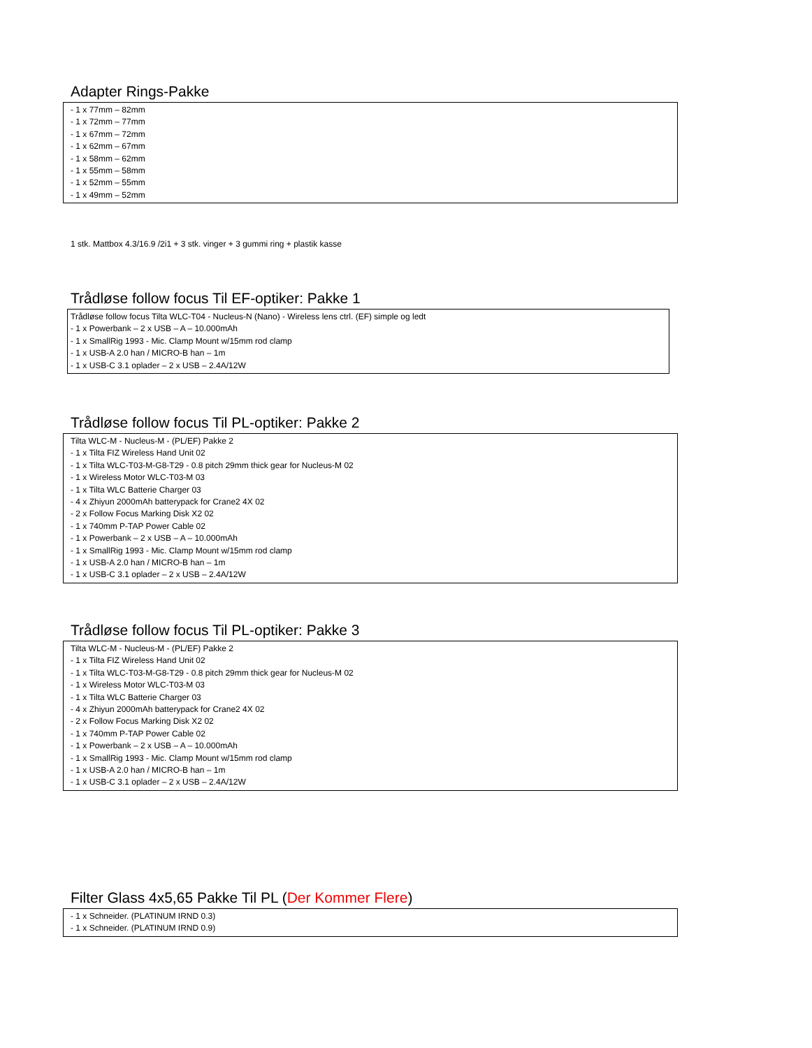Adapter Rings-Pakke
- 1 x 77mm – 82mm
- 1 x 72mm – 77mm
- 1 x 67mm – 72mm
- 1 x 62mm – 67mm
- 1 x 58mm – 62mm
- 1 x 55mm – 58mm
- 1 x 52mm – 55mm
- 1 x 49mm – 52mm
1 stk. Mattbox 4.3/16.9 /2i1 + 3 stk. vinger + 3 gummi ring + plastik kasse
Trådløse follow focus Til EF-optiker: Pakke 1
Trådløse follow focus Tilta WLC-T04 - Nucleus-N (Nano) - Wireless lens ctrl. (EF) simple og ledt
- 1 x Powerbank – 2 x USB – A – 10.000mAh
- 1 x SmallRig 1993 - Mic. Clamp Mount w/15mm rod clamp
- 1 x USB-A 2.0 han / MICRO-B han – 1m
- 1 x USB-C 3.1 oplader – 2 x USB – 2.4A/12W
Trådløse follow focus Til PL-optiker: Pakke 2
Tilta WLC-M - Nucleus-M - (PL/EF) Pakke 2
- 1 x Tilta FIZ Wireless Hand Unit 02
- 1 x Tilta WLC-T03-M-G8-T29 - 0.8 pitch 29mm thick gear for Nucleus-M 02
- 1 x Wireless Motor WLC-T03-M 03
- 1 x Tilta WLC Batterie Charger 03
- 4 x Zhiyun 2000mAh batterypack for Crane2 4X 02
- 2 x Follow Focus Marking Disk X2 02
- 1 x 740mm P-TAP Power Cable 02
- 1 x Powerbank – 2 x USB – A – 10.000mAh
- 1 x SmallRig 1993 - Mic. Clamp Mount w/15mm rod clamp
- 1 x USB-A 2.0 han / MICRO-B han – 1m
- 1 x USB-C 3.1 oplader – 2 x USB – 2.4A/12W
Trådløse follow focus Til PL-optiker: Pakke 3
Tilta WLC-M - Nucleus-M - (PL/EF) Pakke 2
- 1 x Tilta FIZ Wireless Hand Unit 02
- 1 x Tilta WLC-T03-M-G8-T29 - 0.8 pitch 29mm thick gear for Nucleus-M 02
- 1 x Wireless Motor WLC-T03-M 03
- 1 x Tilta WLC Batterie Charger 03
- 4 x Zhiyun 2000mAh batterypack for Crane2 4X 02
- 2 x Follow Focus Marking Disk X2 02
- 1 x 740mm P-TAP Power Cable 02
- 1 x Powerbank – 2 x USB – A – 10.000mAh
- 1 x SmallRig 1993 - Mic. Clamp Mount w/15mm rod clamp
- 1 x USB-A 2.0 han / MICRO-B han – 1m
- 1 x USB-C 3.1 oplader – 2 x USB – 2.4A/12W
Filter Glass 4x5,65 Pakke Til PL (Der Kommer Flere)
- 1 x Schneider. (PLATINUM IRND 0.3)
- 1 x Schneider. (PLATINUM IRND 0.9)